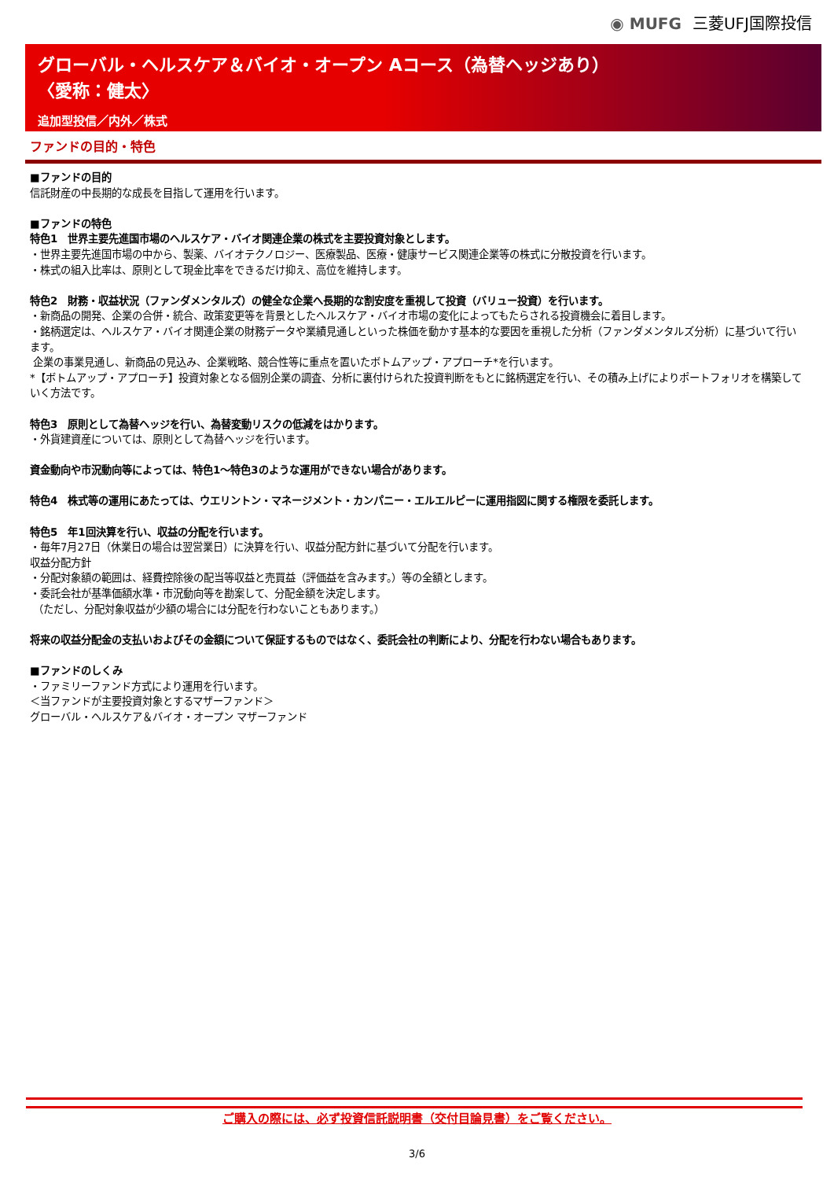◉ MUFG 三菱UFJ国際投信
グローバル・ヘルスケア＆バイオ・オープン Aコース（為替ヘッジあり）
〈愛称：健太〉
追加型投信／内外／株式
ファンドの目的・特色
■ファンドの目的
信託財産の中長期的な成長を目指して運用を行います。
■ファンドの特色
特色1　世界主要先進国市場のヘルスケア・バイオ関連企業の株式を主要投資対象とします。
・世界主要先進国市場の中から、製薬、バイオテクノロジー、医療製品、医療・健康サービス関連企業等の株式に分散投資を行います。
・株式の組入比率は、原則として現金比率をできるだけ抑え、高位を維持します。
特色2　財務・収益状況（ファンダメンタルズ）の健全な企業へ長期的な割安度を重視して投資（バリュー投資）を行います。
・新商品の開発、企業の合併・統合、政策変更等を背景としたヘルスケア・バイオ市場の変化によってもたらされる投資機会に着目します。
・銘柄選定は、ヘルスケア・バイオ関連企業の財務データや業績見通しといった株価を動かす基本的な要因を重視した分析（ファンダメンタルズ分析）に基づいて行います。
企業の事業見通し、新商品の見込み、企業戦略、競合性等に重点を置いたボトムアップ・アプローチ*を行います。
*【ボトムアップ・アプローチ】投資対象となる個別企業の調査、分析に裏付けられた投資判断をもとに銘柄選定を行い、その積み上げによりポートフォリオを構築していく方法です。
特色3　原則として為替ヘッジを行い、為替変動リスクの低減をはかります。
・外貨建資産については、原則として為替ヘッジを行います。
資金動向や市況動向等によっては、特色1～特色3のような運用ができない場合があります。
特色4　株式等の運用にあたっては、ウエリントン・マネージメント・カンパニー・エルエルピーに運用指図に関する権限を委託します。
特色5　年1回決算を行い、収益の分配を行います。
・毎年7月27日（休業日の場合は翌営業日）に決算を行い、収益分配方針に基づいて分配を行います。
収益分配方針
・分配対象額の範囲は、経費控除後の配当等収益と売買益（評価益を含みます。）等の全額とします。
・委託会社が基準価額水準・市況動向等を勘案して、分配金額を決定します。
（ただし、分配対象収益が少額の場合には分配を行わないこともあります。）
将来の収益分配金の支払いおよびその金額について保証するものではなく、委託会社の判断により、分配を行わない場合もあります。
■ファンドのしくみ
・ファミリーファンド方式により運用を行います。
＜当ファンドが主要投資対象とするマザーファンド＞
グローバル・ヘルスケア＆バイオ・オープン マザーファンド
ご購入の際には、必ず投資信託説明書（交付目論見書）をご覧ください。
3/6